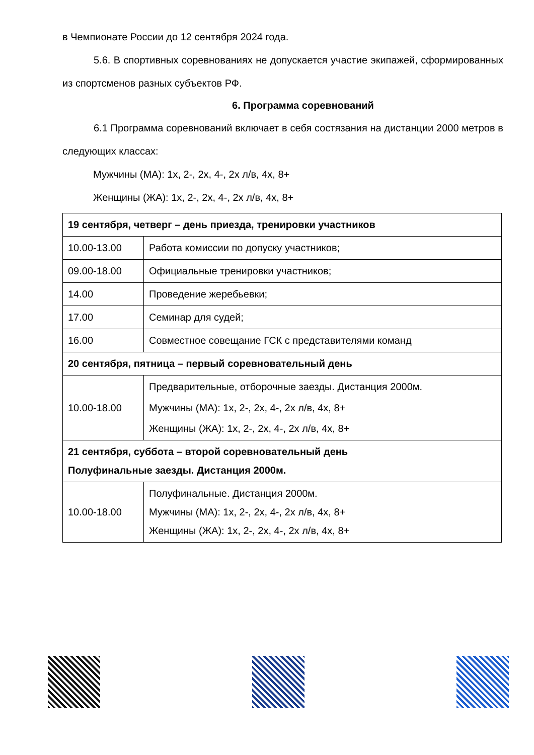в Чемпионате России до 12 сентября 2024 года.
5.6. В спортивных соревнованиях не допускается участие экипажей, сформированных из спортсменов разных субъектов РФ.
6. Программа соревнований
6.1 Программа соревнований включает в себя состязания на дистанции 2000 метров в следующих классах:
Мужчины (МА): 1х, 2-, 2х, 4-, 2х л/в, 4х, 8+
Женщины (ЖА): 1х, 2-, 2х, 4-, 2х л/в, 4х, 8+
| 19 сентября, четверг – день приезда, тренировки участников | |
| 10.00-13.00 | Работа комиссии по допуску участников; |
| 09.00-18.00 | Официальные тренировки участников; |
| 14.00 | Проведение жеребьевки; |
| 17.00 | Семинар для судей; |
| 16.00 | Совместное совещание ГСК с представителями команд |
| 20 сентября, пятница – первый соревновательный день | |
| 10.00-18.00 | Предварительные, отборочные заезды. Дистанция 2000м. Мужчины (МА): 1х, 2-, 2х, 4-, 2х л/в, 4х, 8+ Женщины (ЖА): 1х, 2-, 2х, 4-, 2х л/в, 4х, 8+ |
| 21 сентября, суббота – второй соревновательный день Полуфинальные заезды. Дистанция 2000м. | |
| 10.00-18.00 | Полуфинальные. Дистанция 2000м. Мужчины (МА): 1х, 2-, 2х, 4-, 2х л/в, 4х, 8+ Женщины (ЖА): 1х, 2-, 2х, 4-, 2х л/в, 4х, 8+ |